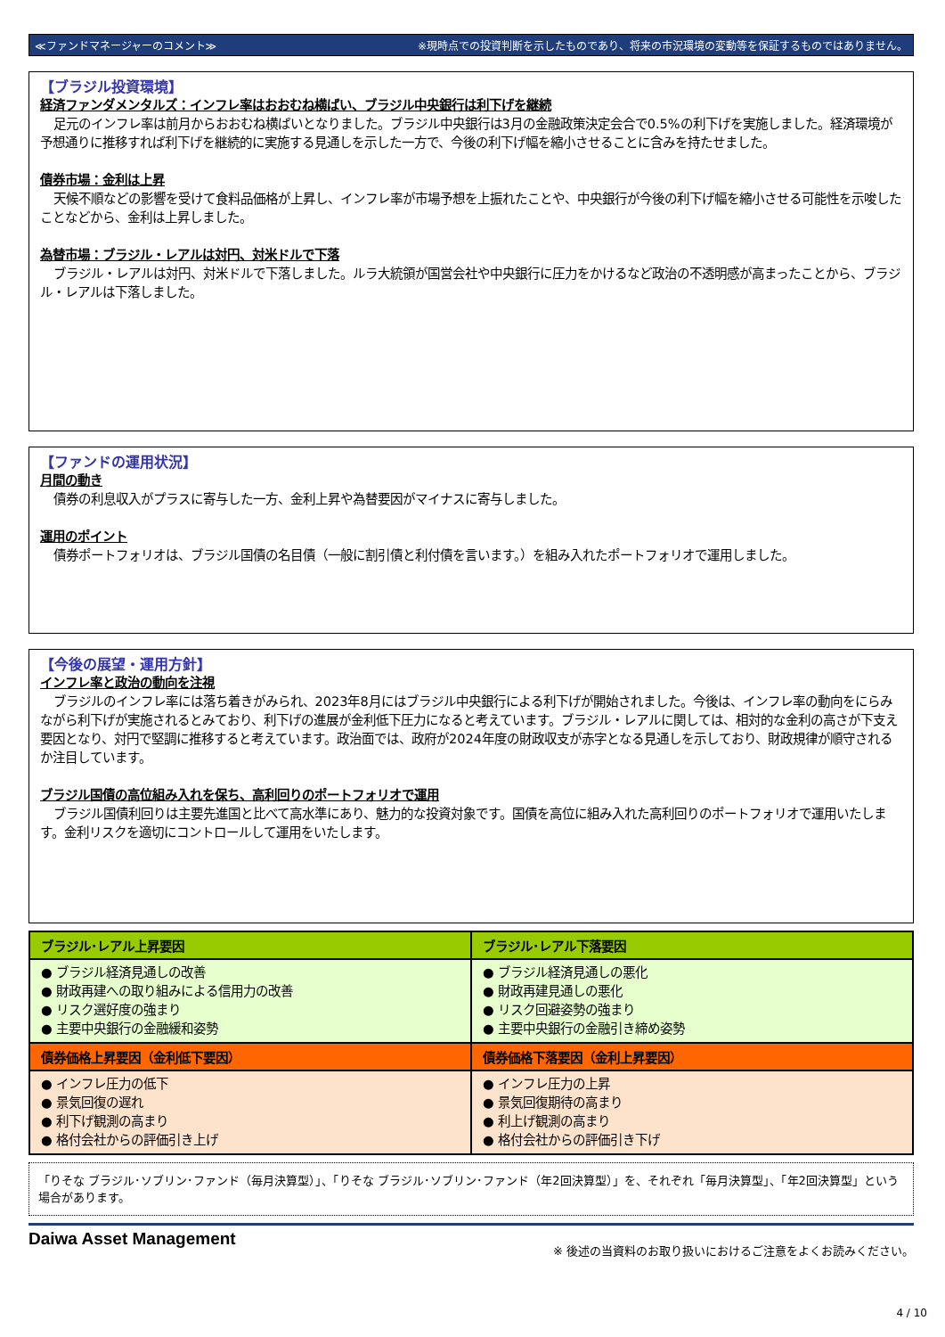≪ファンドマネージャーのコメント≫ ※現時点での投資判断を示したものであり、将来の市況環境の変動等を保証するものではありません。
【ブラジル投資環境】
経済ファンダメンタルズ：インフレ率はおおむね横ばい、ブラジル中央銀行は利下げを継続
足元のインフレ率は前月からおおむね横ばいとなりました。ブラジル中央銀行は3月の金融政策決定会合で0.5%の利下げを実施しました。経済環境が予想通りに推移すれば利下げを継続的に実施する見通しを示した一方で、今後の利下げ幅を縮小させることに含みを持たせました。
債券市場：金利は上昇
天候不順などの影響を受けて食料品価格が上昇し、インフレ率が市場予想を上振れたことや、中央銀行が今後の利下げ幅を縮小させる可能性を示唆したことなどから、金利は上昇しました。
為替市場：ブラジル・レアルは対円、対米ドルで下落
ブラジル・レアルは対円、対米ドルで下落しました。ルラ大統領が国営会社や中央銀行に圧力をかけるなど政治の不透明感が高まったことから、ブラジル・レアルは下落しました。
【ファンドの運用状況】
月間の動き
債券の利息収入がプラスに寄与した一方、金利上昇や為替要因がマイナスに寄与しました。
運用のポイント
債券ポートフォリオは、ブラジル国債の名目債（一般に割引債と利付債を言います。）を組み入れたポートフォリオで運用しました。
【今後の展望・運用方針】
インフレ率と政治の動向を注視
ブラジルのインフレ率には落ち着きがみられ、2023年8月にはブラジル中央銀行による利下げが開始されました。今後は、インフレ率の動向をにらみながら利下げが実施されるとみており、利下げの進展が金利低下圧力になると考えています。ブラジル・レアルに関しては、相対的な金利の高さが下支え要因となり、対円で堅調に推移すると考えています。政治面では、政府が2024年度の財政収支が赤字となる見通しを示しており、財政規律が順守されるか注目しています。
ブラジル国債の高位組み入れを保ち、高利回りのポートフォリオで運用
ブラジル国債利回りは主要先進国と比べて高水準にあり、魅力的な投資対象です。国債を高位に組み入れた高利回りのポートフォリオで運用いたします。金利リスクを適切にコントロールして運用をいたします。
| ブラジル･レアル上昇要因 | ブラジル･レアル下落要因 |
| --- | --- |
| ● ブラジル経済見通しの改善 ● 財政再建への取り組みによる信用力の改善 ● リスク選好度の強まり ● 主要中央銀行の金融緩和姿勢 | ● ブラジル経済見通しの悪化 ● 財政再建見通しの悪化 ● リスク回避姿勢の強まり ● 主要中央銀行の金融引き締め姿勢 |
| 債券価格上昇要因（金利低下要因） | 債券価格下落要因（金利上昇要因） |
| ● インフレ圧力の低下 ● 景気回復の遅れ ● 利下げ観測の高まり ● 格付会社からの評価引き上げ | ● インフレ圧力の上昇 ● 景気回復期待の高まり ● 利上げ観測の高まり ● 格付会社からの評価引き下げ |
「りそな ブラジル･ソブリン･ファンド（毎月決算型）」、「りそな ブラジル･ソブリン･ファンド（年2回決算型）」を、それぞれ「毎月決算型」、「年2回決算型」という場合があります。
Daiwa Asset Management ※ 後述の当資料のお取り扱いにおけるご注意をよくお読みください。
4 / 10